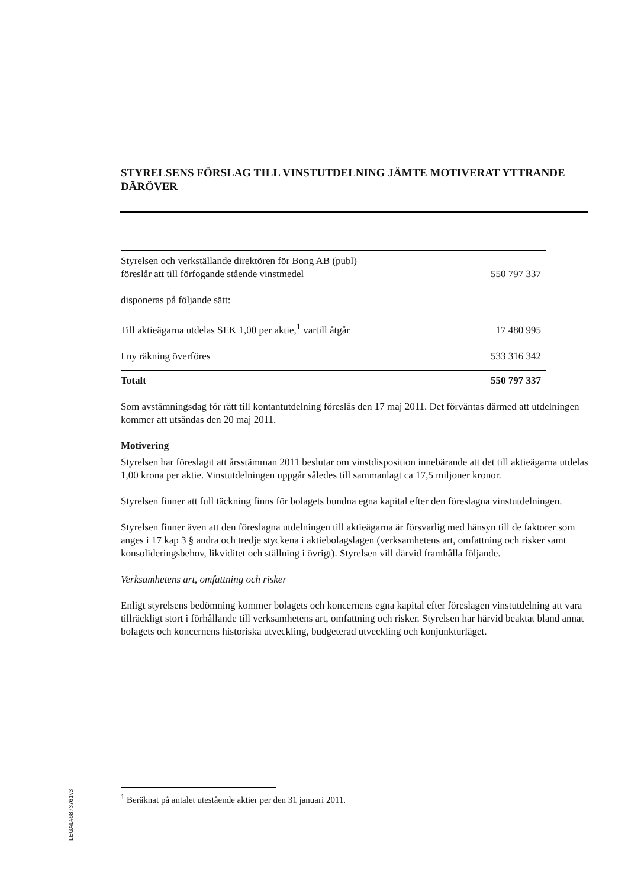STYRELSENS FÖRSLAG TILL VINSTUTDELNING JÄMTE MOTIVERAT YTTRANDE DÄRÖVER
| Styrelsen och verkställande direktören för Bong AB (publ) föreslår att till förfogande stående vinstmedel | 550 797 337 |
| disponeras på följande sätt: | |
| Till aktieägarna utdelas SEK 1,00 per aktie,<sup>1</sup> vartill åtgår | 17 480 995 |
| I ny räkning överföres | 533 316 342 |
| Totalt | 550 797 337 |
Som avstämningsdag för rätt till kontantutdelning föreslås den 17 maj 2011. Det förväntas därmed att utdelningen kommer att utsändas den 20 maj 2011.
Motivering
Styrelsen har föreslagit att årsstämman 2011 beslutar om vinstdisposition innebärande att det till aktieägarna utdelas 1,00 krona per aktie. Vinstutdelningen uppgår således till sammanlagt ca 17,5 miljoner kronor.
Styrelsen finner att full täckning finns för bolagets bundna egna kapital efter den föreslagna vinstutdelningen.
Styrelsen finner även att den föreslagna utdelningen till aktieägarna är försvarlig med hänsyn till de faktorer som anges i 17 kap 3 § andra och tredje styckena i aktiebolagslagen (verksamhetens art, omfattning och risker samt konsolideringsbehov, likviditet och ställning i övrigt). Styrelsen vill därvid framhålla följande.
Verksamhetens art, omfattning och risker
Enligt styrelsens bedömning kommer bolagets och koncernens egna kapital efter föreslagen vinstutdelning att vara tillräckligt stort i förhållande till verksamhetens art, omfattning och risker. Styrelsen har härvid beaktat bland annat bolagets och koncernens historiska utveckling, budgeterad utveckling och konjunkturläget.
<sup>1</sup> Beräknat på antalet utestående aktier per den 31 januari 2011.
LEGAL#6873761v3